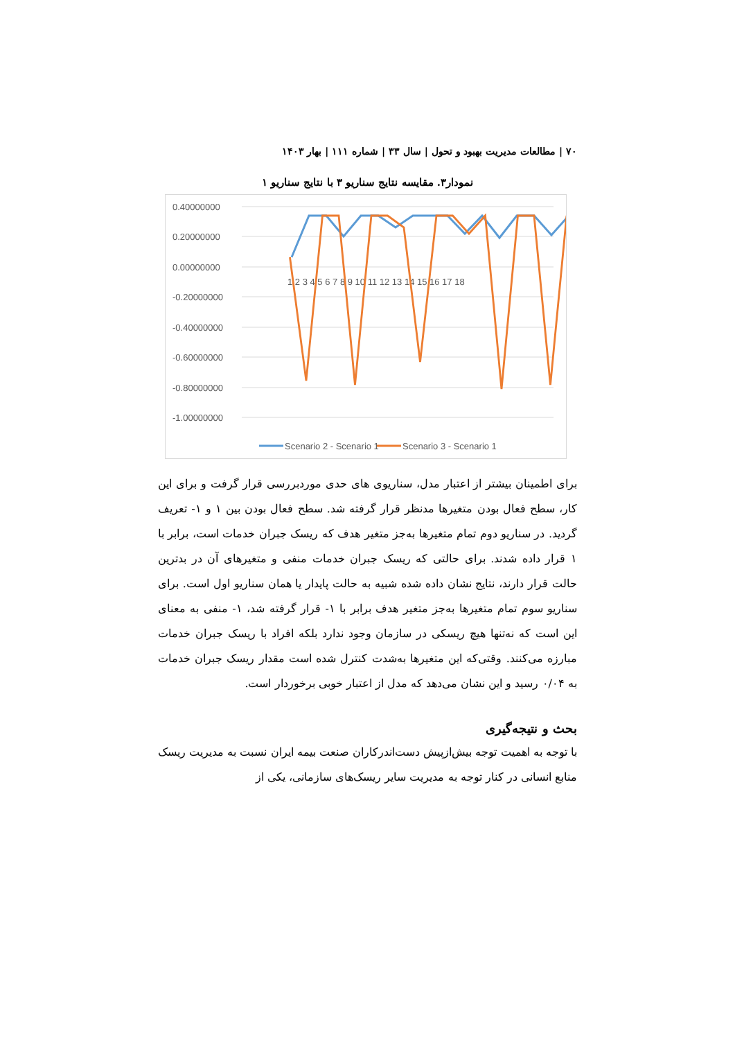۷۰ | مطالعات مدیریت بهبود و تحول | سال ۳۳ | شماره ۱۱۱ | بهار ۱۴۰۳
نمودار۳. مقایسه نتایج سناریو ۳ با نتایج سناریو ۱
0.40000000
0.20000000
0.00000000
-0.20000000
-0.40000000
-0.60000000
-0.80000000
-1.00000000
1 2 3 4 5 6 7 8 9 10 11 12 13 14 15 16 17 18
Scenario 2 - Scenario 1
Scenario 3 - Scenario 1
برای اطمینان بیشتر از اعتبار مدل، سناریوی های حدی موردبررسی قرار گرفت و برای این کار، سطح فعال بودن متغیرها مدنظر قرار گرفته شد. سطح فعال بودن بین ۱ و ۱- تعریف گردید. در سناریو دوم تمام متغیرها به‌جز متغیر هدف که ریسک جبران خدمات است، برابر با ۱ قرار داده شدند. برای حالتی که ریسک جبران خدمات منفی و متغیرهای آن در بدترین حالت قرار دارند، نتایج نشان داده شده شبیه به حالت پایدار یا همان سناریو اول است. برای سناریو سوم تمام متغیرها به‌جز متغیر هدف برابر با ۱- قرار گرفته شد، ۱- منفی به معنای این است که نه‌تنها هیچ ریسکی در سازمان وجود ندارد بلکه افراد با ریسک جبران خدمات مبارزه می‌کنند. وقتی‌که این متغیرها به‌شدت کنترل شده است مقدار ریسک جبران خدمات به ۰/۰۴ رسید و این نشان می‌دهد که مدل از اعتبار خوبی برخوردار است.
بحث و نتیجه‌گیری
با توجه به اهمیت توجه بیش‌ازپیش دست‌اندرکاران صنعت بیمه ایران نسبت به مدیریت ریسک منابع انسانی در کنار توجه به مدیریت سایر ریسک‌های سازمانی، یکی از